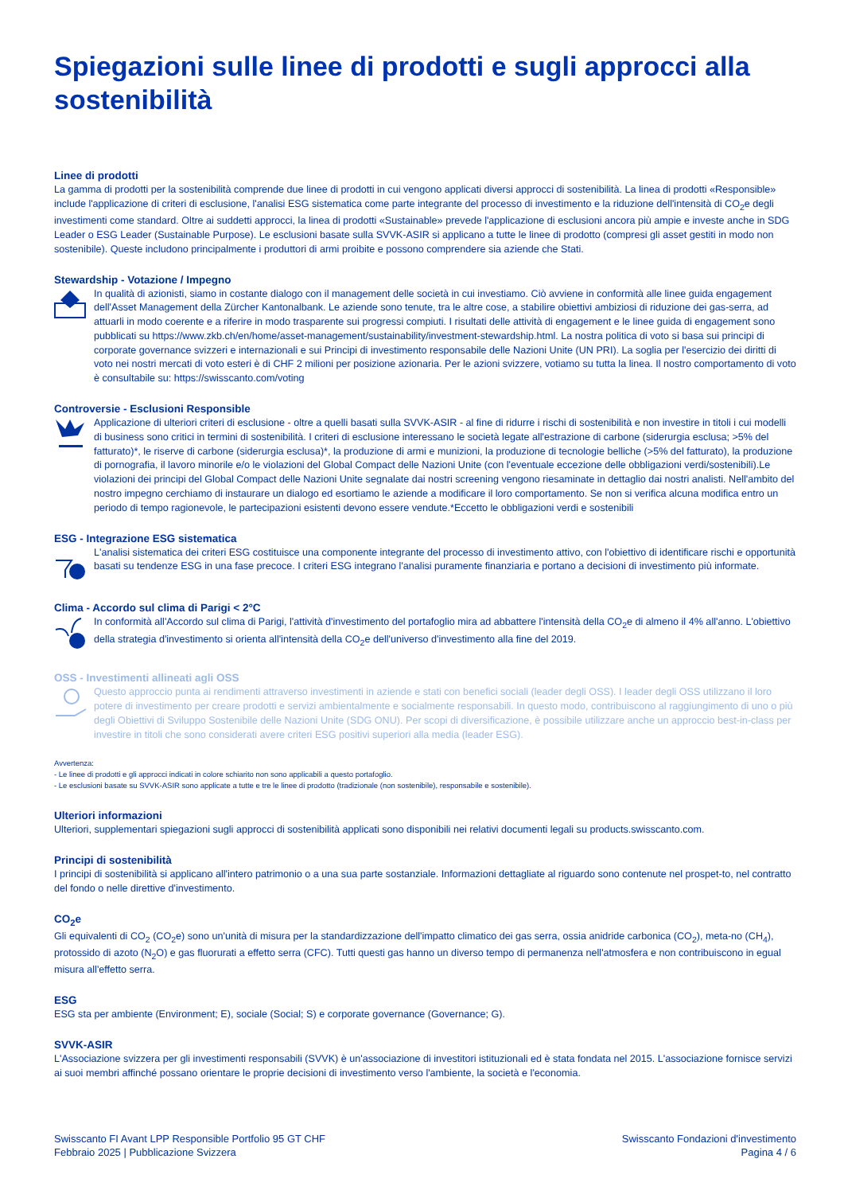Spiegazioni sulle linee di prodotti e sugli approcci alla sostenibilità
Linee di prodotti
La gamma di prodotti per la sostenibilità comprende due linee di prodotti in cui vengono applicati diversi approcci di sostenibilità. La linea di prodotti «Responsible» include l'applicazione di criteri di esclusione, l'analisi ESG sistematica come parte integrante del processo di investimento e la riduzione dell'intensità di CO<sub>2</sub>e degli investimenti come standard. Oltre ai suddetti approcci, la linea di prodotti «Sustainable» prevede l'applicazione di esclusioni ancora più ampie e investe anche in SDG Leader o ESG Leader (Sustainable Purpose). Le esclusioni basate sulla SVVK-ASIR si applicano a tutte le linee di prodotto (compresi gli asset gestiti in modo non sostenibile). Queste includono principalmente i produttori di armi proibite e possono comprendere sia aziende che Stati.
Stewardship - Votazione / Impegno
In qualità di azionisti, siamo in costante dialogo con il management delle società in cui investiamo. Ciò avviene in conformità alle linee guida engagement dell'Asset Management della Zürcher Kantonalbank. Le aziende sono tenute, tra le altre cose, a stabilire obiettivi ambiziosi di riduzione dei gas-serra, ad attuarli in modo coerente e a riferire in modo trasparente sui progressi compiuti. I risultati delle attività di engagement e le linee guida di engagement sono pubblicati su https://www.zkb.ch/en/home/asset-management/sustainability/investment-stewardship.html. La nostra politica di voto si basa sui principi di corporate governance svizzeri e internazionali e sui Principi di investimento responsabile delle Nazioni Unite (UN PRI). La soglia per l'esercizio dei diritti di voto nei nostri mercati di voto esteri è di CHF 2 milioni per posizione azionaria. Per le azioni svizzere, votiamo su tutta la linea. Il nostro comportamento di voto è consultabile su: https://swisscanto.com/voting
Controversie - Esclusioni Responsible
Applicazione di ulteriori criteri di esclusione - oltre a quelli basati sulla SVVK-ASIR - al fine di ridurre i rischi di sostenibilità e non investire in titoli i cui modelli di business sono critici in termini di sostenibilità. I criteri di esclusione interessano le società legate all'estrazione di carbone (siderurgia esclusa; >5% del fatturato)*, le riserve di carbone (siderurgia esclusa)*, la produzione di armi e munizioni, la produzione di tecnologie belliche (>5% del fatturato), la produzione di pornografia, il lavoro minorile e/o le violazioni del Global Compact delle Nazioni Unite (con l'eventuale eccezione delle obbligazioni verdi/sostenibili).Le violazioni dei principi del Global Compact delle Nazioni Unite segnalate dai nostri screening vengono riesaminate in dettaglio dai nostri analisti. Nell'ambito del nostro impegno cerchiamo di instaurare un dialogo ed esortiamo le aziende a modificare il loro comportamento. Se non si verifica alcuna modifica entro un periodo di tempo ragionevole, le partecipazioni esistenti devono essere vendute.*Eccetto le obbligazioni verdi e sostenibili
ESG - Integrazione ESG sistematica
L'analisi sistematica dei criteri ESG costituisce una componente integrante del processo di investimento attivo, con l'obiettivo di identificare rischi e opportunità basati su tendenze ESG in una fase precoce. I criteri ESG integrano l'analisi puramente finanziaria e portano a decisioni di investimento più informate.
Clima - Accordo sul clima di Parigi < 2°C
In conformità all'Accordo sul clima di Parigi, l'attività d'investimento del portafoglio mira ad abbattere l'intensità della CO<sub>2</sub>e di almeno il 4% all'anno. L'obiettivo della strategia d'investimento si orienta all'intensità della CO<sub>2</sub>e dell'universo d'investimento alla fine del 2019.
OSS - Investimenti allineati agli OSS
Questo approccio punta ai rendimenti attraverso investimenti in aziende e stati con benefici sociali (leader degli OSS). I leader degli OSS utilizzano il loro potere di investimento per creare prodotti e servizi ambientalmente e socialmente responsabili. In questo modo, contribuiscono al raggiungimento di uno o più degli Obiettivi di Sviluppo Sostenibile delle Nazioni Unite (SDG ONU). Per scopi di diversificazione, è possibile utilizzare anche un approccio best-in-class per investire in titoli che sono considerati avere criteri ESG positivi superiori alla media (leader ESG).
Avvertenza:
- Le linee di prodotti e gli approcci indicati in colore schiarito non sono applicabili a questo portafoglio.
- Le esclusioni basate su SVVK-ASIR sono applicate a tutte e tre le linee di prodotto (tradizionale (non sostenibile), responsabile e sostenibile).
Ulteriori informazioni
Ulteriori, supplementari spiegazioni sugli approcci di sostenibilità applicati sono disponibili nei relativi documenti legali su products.swisscanto.com.
Principi di sostenibilità
I principi di sostenibilità si applicano all'intero patrimonio o a una sua parte sostanziale. Informazioni dettagliate al riguardo sono contenute nel prospet-to, nel contratto del fondo o nelle direttive d'investimento.
CO<sub>2</sub>e
Gli equivalenti di CO<sub>2</sub> (CO<sub>2</sub>e) sono un'unità di misura per la standardizzazione dell'impatto climatico dei gas serra, ossia anidride carbonica (CO<sub>2</sub>), meta-no (CH<sub>4</sub>), protossido di azoto (N<sub>2</sub>O) e gas fluorurati a effetto serra (CFC). Tutti questi gas hanno un diverso tempo di permanenza nell'atmosfera e non contribuiscono in egual misura all'effetto serra.
ESG
ESG sta per ambiente (Environment; E), sociale (Social; S) e corporate governance (Governance; G).
SVVK-ASIR
L'Associazione svizzera per gli investimenti responsabili (SVVK) è un'associazione di investitori istituzionali ed è stata fondata nel 2015. L'associazione fornisce servizi ai suoi membri affinché possano orientare le proprie decisioni di investimento verso l'ambiente, la società e l'economia.
Swisscanto FI Avant LPP Responsible Portfolio 95 GT CHF
Febbraio 2025 | Pubblicazione Svizzera
Swisscanto Fondazioni d'investimento
Pagina 4 / 6